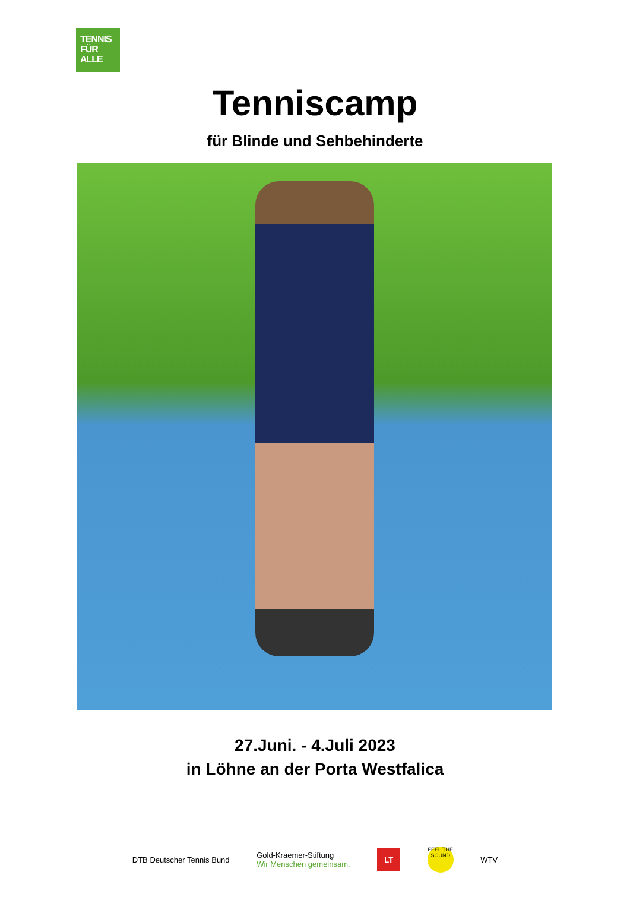TENNIS
FÜR
ALLE
Tenniscamp
für Blinde und Sehbehinderte
27.Juni. - 4.Juli 2023
in Löhne an der Porta Westfalica
DTB Deutscher Tennis Bund
Gold-Kraemer-Stiftung
Wir Menschen gemeinsam.
LT
FEEL THE SOUND
WTV